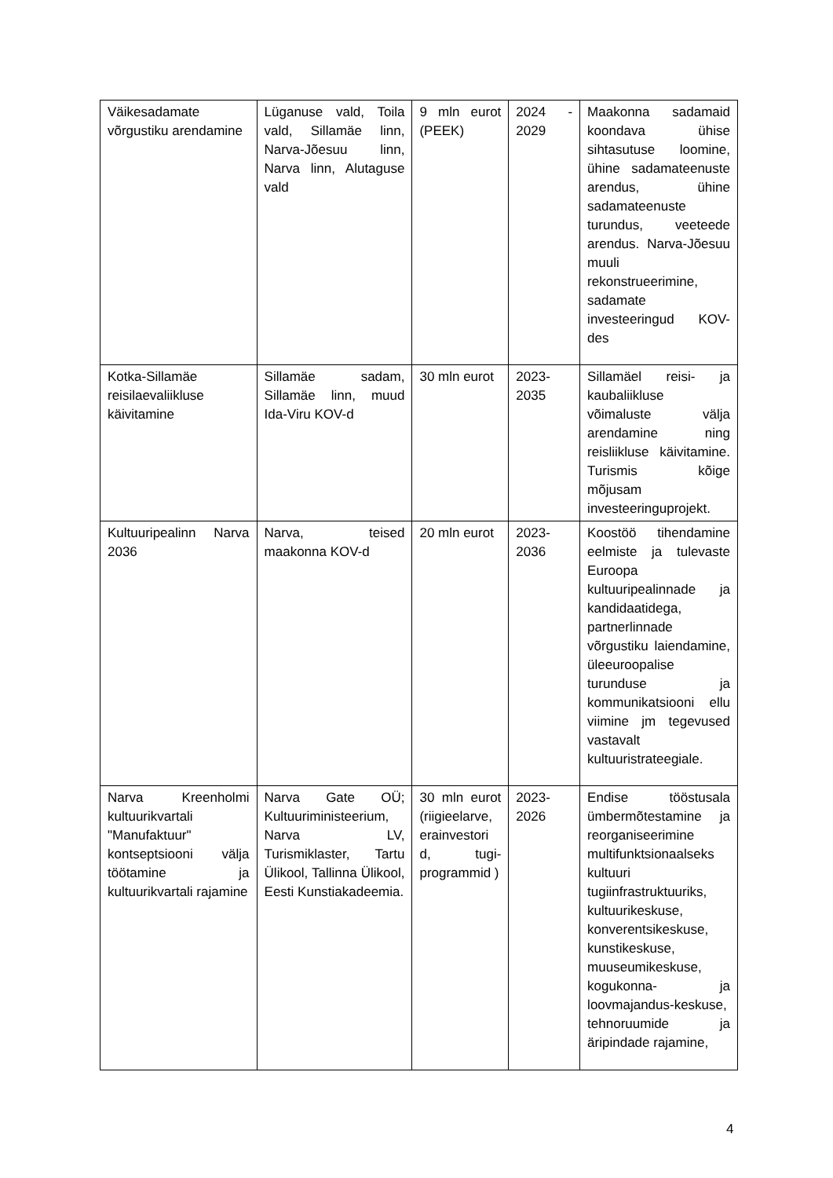| Väikesadamate võrgustiku arendamine | Lüganuse vald, Toila vald, Sillamäe linn, Narva-Jõesuu linn, Narva linn, Alutaguse vald | 9 mln eurot (PEEK) | 2024 - 2029 | Maakonna sadamaid koondava ühise sihtasutuse loomine, ühine sadamateenuste arendus, ühine sadamateenuste turundus, veeteede arendus. Narva-Jõesuu muuli rekonstrueerimine, sadamate investeeringud KOV-des |
| Kotka-Sillamäe reisilaevaliikluse käivitamine | Sillamäe sadam, Sillamäe linn, muud Ida-Viru KOV-d | 30 mln eurot | 2023-2035 | Sillamäel reisi- ja kaubaliikluse võimaluste välja arendamine ning reisliikluse käivitamine. Turismis kõige mõjusam investeeringuprojekt. |
| Kultuuripealinn Narva 2036 | Narva, teised maakonna KOV-d | 20 mln eurot | 2023-2036 | Koostöö tihendamine eelmiste ja tulevaste Euroopa kultuuripealinnade ja kandidaatidega, partnerlinnade võrgustiku laiendamine, üleeuroopalise turunduse ja kommunikatsiooni ellu viimine jm tegevused vastavalt kultuuristrateegiale. |
| Narva Kreenholmi kultuurikvartali "Manufaktuur" kontseptsiooni välja töötamine ja kultuurikvartali rajamine | Narva Gate OÜ; Kultuuriministeerium, Narva LV, Turismiklaster, Tartu Ülikool, Tallinna Ülikool, Eesti Kunstiakadeemia. | 30 mln eurot (riigieelarve, erainvestori d, tugi-programmid ) | 2023-2026 | Endise tööstusala ümbermõtestamine ja reorganiseerimine multifunktsionaalseks kultuuri tugiinfrastruktuuriks, kultuurikeskuse, konverentsikeskuse, kunstikeskuse, muuseumikeskuse, kogukonna- ja loovmajandus-keskuse, tehnoruumide ja äripindade rajamine, |
4